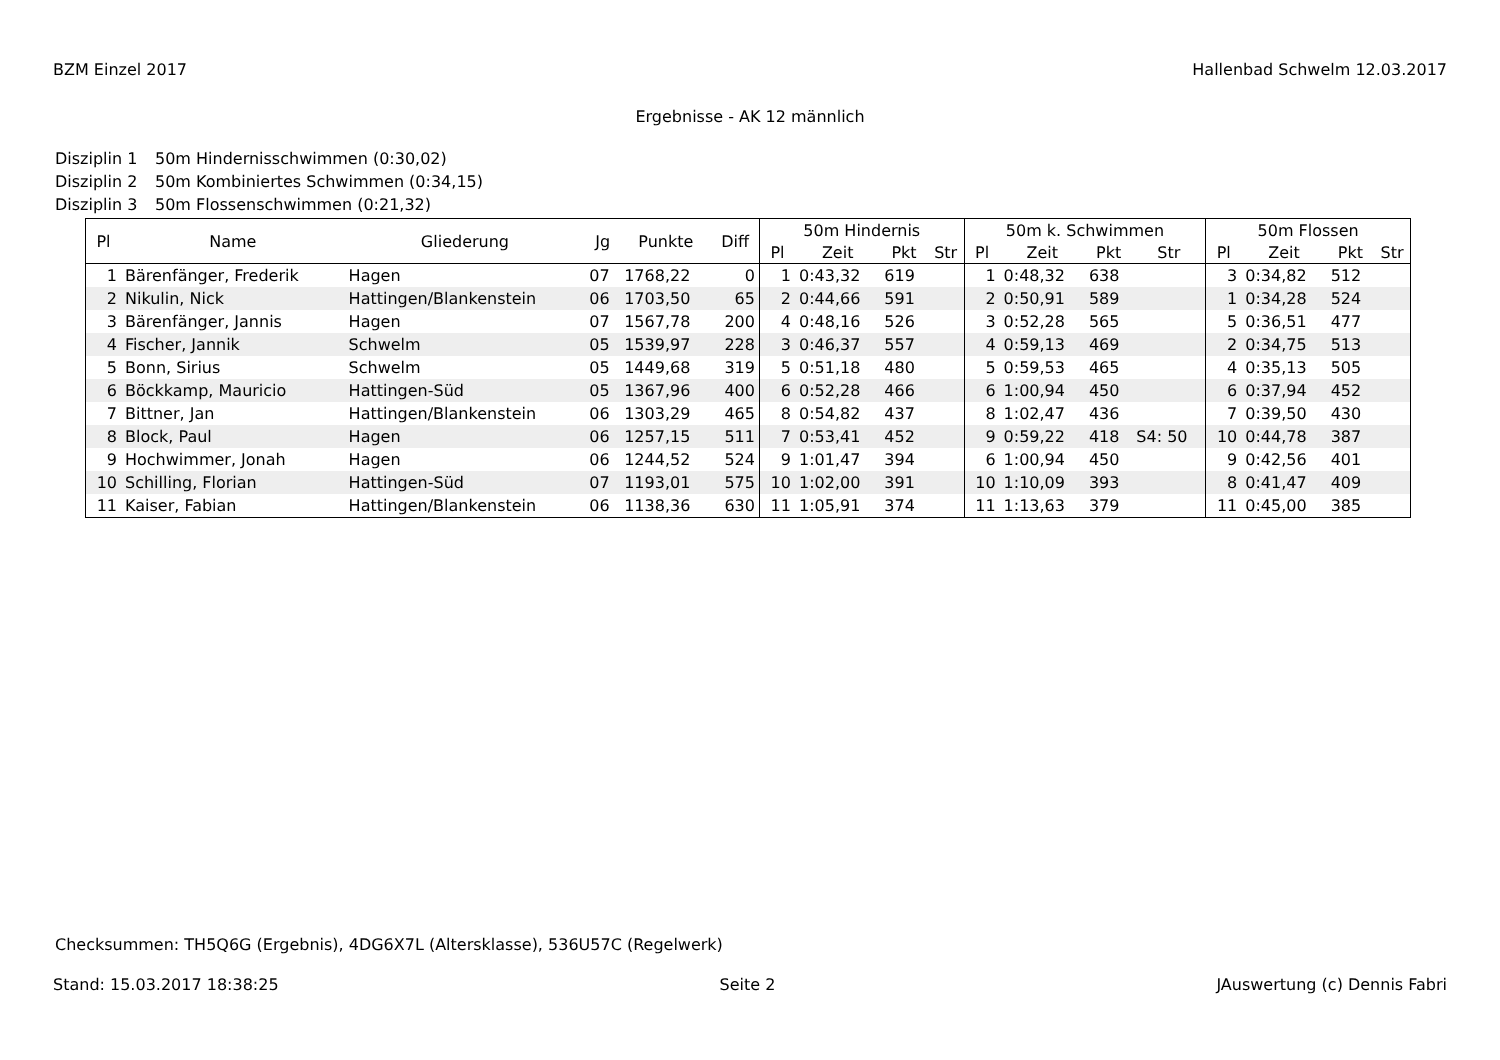BZM Einzel 2017 Hallenbad Schwelm 12.03.2017
Ergebnisse - AK 12 männlich
Disziplin 1 50m Hindernisschwimmen (0:30,02)
Disziplin 2 50m Kombiniertes Schwimmen (0:34,15)
Disziplin 3 50m Flossenschwimmen (0:21,32)
| Pl | Name | Gliederung | Jg | Punkte | Diff | 50m Hindernis | | | | 50m k. Schwimmen | | | | 50m Flossen | | | |
| --- | --- | --- | --- | --- | --- | --- | --- | --- | --- | --- | --- | --- | --- | --- | --- | --- | --- |
| | | | | | | Pl | Zeit | Pkt | Str | Pl | Zeit | Pkt | Str | Pl | Zeit | Pkt | Str |
| 1 | Bärenfänger, Frederik | Hagen | 07 | 1768,22 | 0 | 1 | 0:43,32 | 619 | | 1 | 0:48,32 | 638 | | 3 | 0:34,82 | 512 | |
| 2 | Nikulin, Nick | Hattingen/Blankenstein | 06 | 1703,50 | 65 | 2 | 0:44,66 | 591 | | 2 | 0:50,91 | 589 | | 1 | 0:34,28 | 524 | |
| 3 | Bärenfänger, Jannis | Hagen | 07 | 1567,78 | 200 | 4 | 0:48,16 | 526 | | 3 | 0:52,28 | 565 | | 5 | 0:36,51 | 477 | |
| 4 | Fischer, Jannik | Schwelm | 05 | 1539,97 | 228 | 3 | 0:46,37 | 557 | | 4 | 0:59,13 | 469 | | 2 | 0:34,75 | 513 | |
| 5 | Bonn, Sirius | Schwelm | 05 | 1449,68 | 319 | 5 | 0:51,18 | 480 | | 5 | 0:59,53 | 465 | | 4 | 0:35,13 | 505 | |
| 6 | Böckkamp, Mauricio | Hattingen-Süd | 05 | 1367,96 | 400 | 6 | 0:52,28 | 466 | | 6 | 1:00,94 | 450 | | 6 | 0:37,94 | 452 | |
| 7 | Bittner, Jan | Hattingen/Blankenstein | 06 | 1303,29 | 465 | 8 | 0:54,82 | 437 | | 8 | 1:02,47 | 436 | | 7 | 0:39,50 | 430 | |
| 8 | Block, Paul | Hagen | 06 | 1257,15 | 511 | 7 | 0:53,41 | 452 | | 9 | 0:59,22 | 418 | S4: 50 | 10 | 0:44,78 | 387 | |
| 9 | Hochwimmer, Jonah | Hagen | 06 | 1244,52 | 524 | 9 | 1:01,47 | 394 | | 6 | 1:00,94 | 450 | | 9 | 0:42,56 | 401 | |
| 10 | Schilling, Florian | Hattingen-Süd | 07 | 1193,01 | 575 | 10 | 1:02,00 | 391 | | 10 | 1:10,09 | 393 | | 8 | 0:41,47 | 409 | |
| 11 | Kaiser, Fabian | Hattingen/Blankenstein | 06 | 1138,36 | 630 | 11 | 1:05,91 | 374 | | 11 | 1:13,63 | 379 | | 11 | 0:45,00 | 385 | |
Checksummen: TH5Q6G (Ergebnis), 4DG6X7L (Altersklasse), 536U57C (Regelwerk)
Stand: 15.03.2017 18:38:25 Seite 2 JAuswertung (c) Dennis Fabri